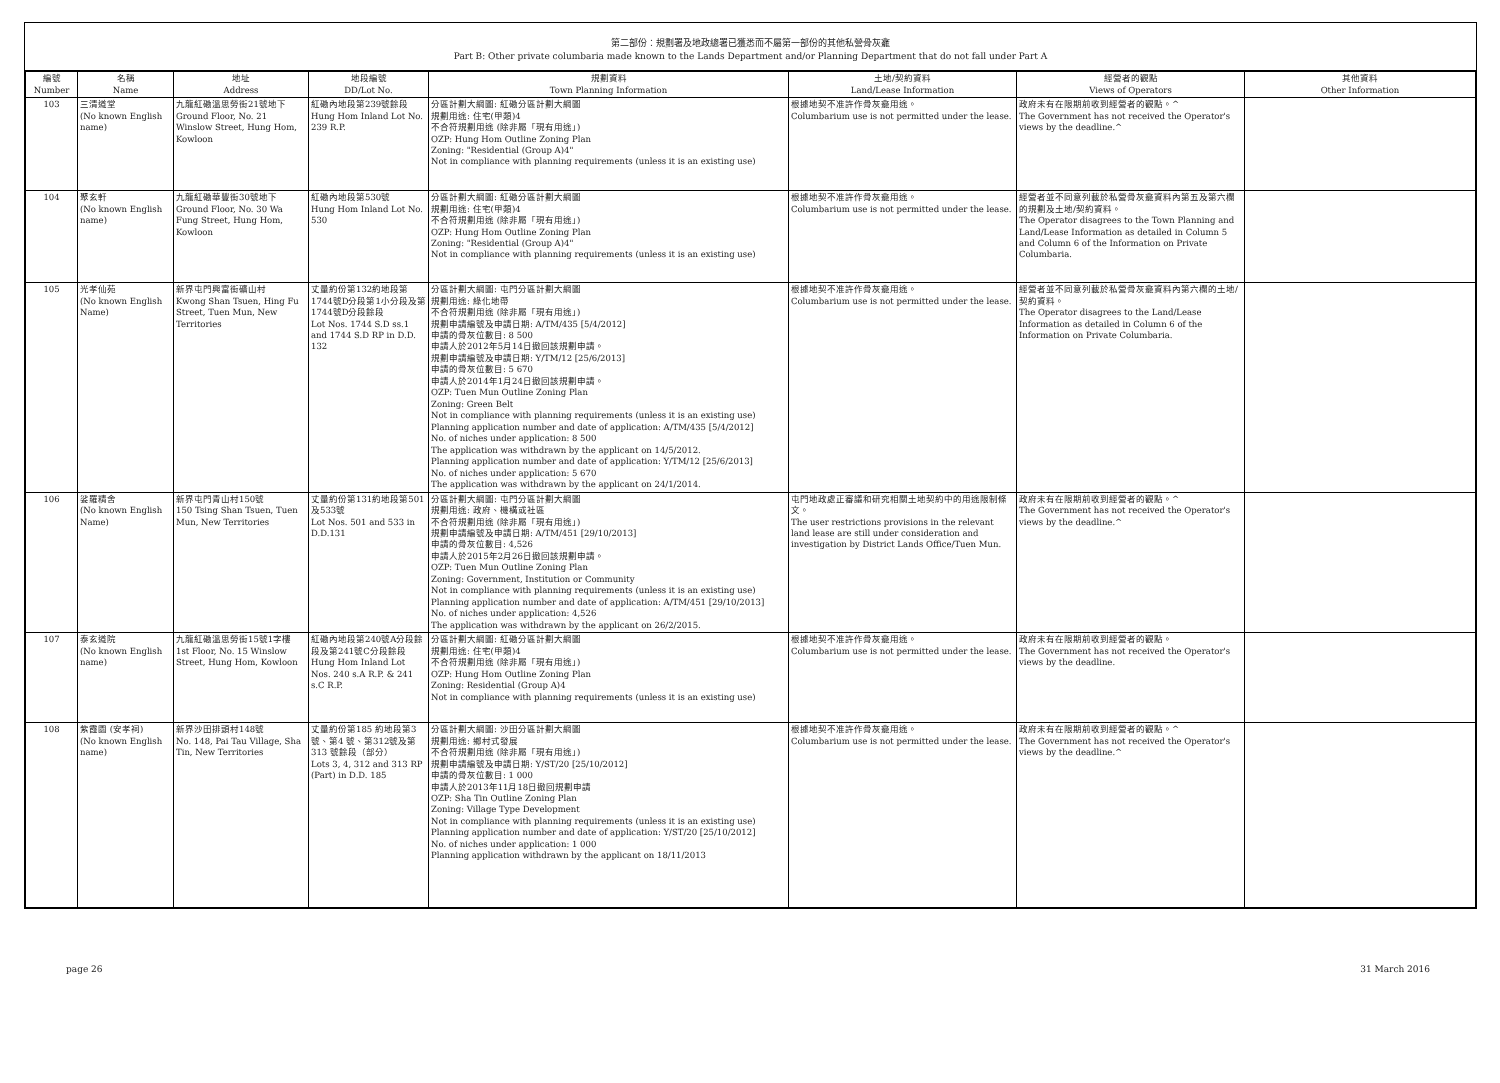第二部份：規劃署及地政總署已獲悉而不屬第一部份的其他私營骨灰龕
Part B: Other private columbaria made known to the Lands Department and/or Planning Department that do not fall under Part A
| 編號 Number | 名稱 Name | 地址 Address | 地段編號 DD/Lot No. | 規劃資料 Town Planning Information | 土地/契約資料 Land/Lease Information | 經營者的觀點 Views of Operators | 其他資料 Other Information |
| --- | --- | --- | --- | --- | --- | --- | --- |
| 103 | 三清道堂 (No known English name) | 九龍紅磡溫思勞街21號地下 Ground Floor, No. 21 Winslow Street, Hung Hom, Kowloon | 紅磡內地段第239號餘段 Hung Hom Inland Lot No. 239 R.P. | 分區計劃大綱圖: 紅磡分區計劃大綱圖 規劃用途: 住宅(甲類)4 不合符規劃用途 (除非屬「現有用途」) OZP: Hung Hom Outline Zoning Plan Zoning: "Residential (Group A)4" Not in compliance with planning requirements (unless it is an existing use) | 根據地契不准許作骨灰龕用途。 Columbarium use is not permitted under the lease. | 政府未有在限期前收到經營者的觀點。^ The Government has not received the Operator's views by the deadline.^ | |
| 104 | 聚玄軒 (No known English name) | 九龍紅磡華豐街30號地下 Ground Floor, No. 30 Wa Fung Street, Hung Hom, Kowloon | 紅磡內地段第530號 Hung Hom Inland Lot No. 530 | 分區計劃大綱圖: 紅磡分區計劃大綱圖 規劃用途: 住宅(甲類)4 不合符規劃用途 (除非屬「現有用途」) OZP: Hung Hom Outline Zoning Plan Zoning: "Residential (Group A)4" Not in compliance with planning requirements (unless it is an existing use) | 根據地契不准許作骨灰龕用途。 Columbarium use is not permitted under the lease. | 經營者並不同意列載於私營骨灰龕資料內第五及第六欄的規劃及土地/契約資料。 The Operator disagrees to the Town Planning and Land/Lease Information as detailed in Column 5 and Column 6 of the Information on Private Columbaria. | |
| 105 | 光孝仙苑 (No known English Name) | 新界屯門興富街礦山村 Kwong Shan Tsuen, Hing Fu Street, Tuen Mun, New Territories | 丈量約份第132約地段第1744號D分段第1小分段及第1744號D分段餘段 Lot Nos. 1744 S.D ss.1 and 1744 S.D RP in D.D. 132 | 分區計劃大綱圖: 屯門分區計劃大綱圖 規劃用途: 綠化地帶 不合符規劃用途 (除非屬「現有用途」) 規劃申請編號及申請日期: A/TM/435 [5/4/2012] 申請的骨灰位數目: 8 500 申請人於2012年5月14日撤回該規劃申請。 規劃申請編號及申請日期: Y/TM/12 [25/6/2013] 申請的骨灰位數目: 5 670 申請人於2014年1月24日撤回該規劃申請。 OZP: Tuen Mun Outline Zoning Plan Zoning: Green Belt Not in compliance with planning requirements (unless it is an existing use) Planning application number and date of application: A/TM/435 [5/4/2012] No. of niches under application: 8 500 The application was withdrawn by the applicant on 14/5/2012. Planning application number and date of application: Y/TM/12 [25/6/2013] No. of niches under application: 5 670 The application was withdrawn by the applicant on 24/1/2014. | 根據地契不准許作骨灰龕用途。 Columbarium use is not permitted under the lease. | 經營者並不同意列載於私營骨灰龕資料內第六欄的土地/契約資料。 The Operator disagrees to the Land/Lease Information as detailed in Column 6 of the Information on Private Columbaria. | |
| 106 | 娑羅精舍 (No known English Name) | 新界屯門青山村150號 150 Tsing Shan Tsuen, Tuen Mun, New Territories | 丈量約份第131約地段第501及533號 Lot Nos. 501 and 533 in D.D.131 | 分區計劃大綱圖: 屯門分區計劃大綱圖 規劃用途: 政府、機構或社區 不合符規劃用途 (除非屬「現有用途」) 規劃申請編號及申請日期: A/TM/451 [29/10/2013] 申請的骨灰位數目: 4,526 申請人於2015年2月26日撤回該規劃申請。 OZP: Tuen Mun Outline Zoning Plan Zoning: Government, Institution or Community Not in compliance with planning requirements (unless it is an existing use) Planning application number and date of application: A/TM/451 [29/10/2013] No. of niches under application: 4,526 The application was withdrawn by the applicant on 26/2/2015. | 屯門地政處正審議和研究相關土地契約中的用途限制條文。 The user restrictions provisions in the relevant land lease are still under consideration and investigation by District Lands Office/Tuen Mun. | 政府未有在限期前收到經營者的觀點。^ The Government has not received the Operator's views by the deadline.^ | |
| 107 | 泰玄道院 (No known English name) | 九龍紅磡溫思勞街15號1字樓 1st Floor, No. 15 Winslow Street, Hung Hom, Kowloon | 紅磡內地段第240號A分段餘段及第241號C分段餘段 Hung Hom Inland Lot Nos. 240 s.A R.P. & 241 s.C R.P. | 分區計劃大綱圖: 紅磡分區計劃大綱圖 規劃用途: 住宅(甲類)4 不合符規劃用途 (除非屬「現有用途」) OZP: Hung Hom Outline Zoning Plan Zoning: Residential (Group A)4 Not in compliance with planning requirements (unless it is an existing use) | 根據地契不准許作骨灰龕用途。 Columbarium use is not permitted under the lease. | 政府未有在限期前收到經營者的觀點。 The Government has not received the Operator's views by the deadline. | |
| 108 | 紫霞園 (安孝祠) (No known English name) | 新界沙田排頭村148號 No. 148, Pai Tau Village, Sha Tin, New Territories | 丈量約份第185 約地段第3號、第4 號、第312號及第313 號餘段（部分） Lots 3, 4, 312 and 313 RP (Part) in D.D. 185 | 分區計劃大綱圖: 沙田分區計劃大綱圖 規劃用途: 鄉村式發展 不合符規劃用途 (除非屬「現有用途」) 規劃申請編號及申請日期: Y/ST/20 [25/10/2012] 申請的骨灰位數目: 1 000 申請人於2013年11月18日撤回規劃申請 OZP: Sha Tin Outline Zoning Plan Zoning: Village Type Development Not in compliance with planning requirements (unless it is an existing use) Planning application number and date of application: Y/ST/20 [25/10/2012] No. of niches under application: 1 000 Planning application withdrawn by the applicant on 18/11/2013 | 根據地契不准許作骨灰龕用途。 Columbarium use is not permitted under the lease. | 政府未有在限期前收到經營者的觀點。^ The Government has not received the Operator's views by the deadline.^ | |
page 26 31 March 2016